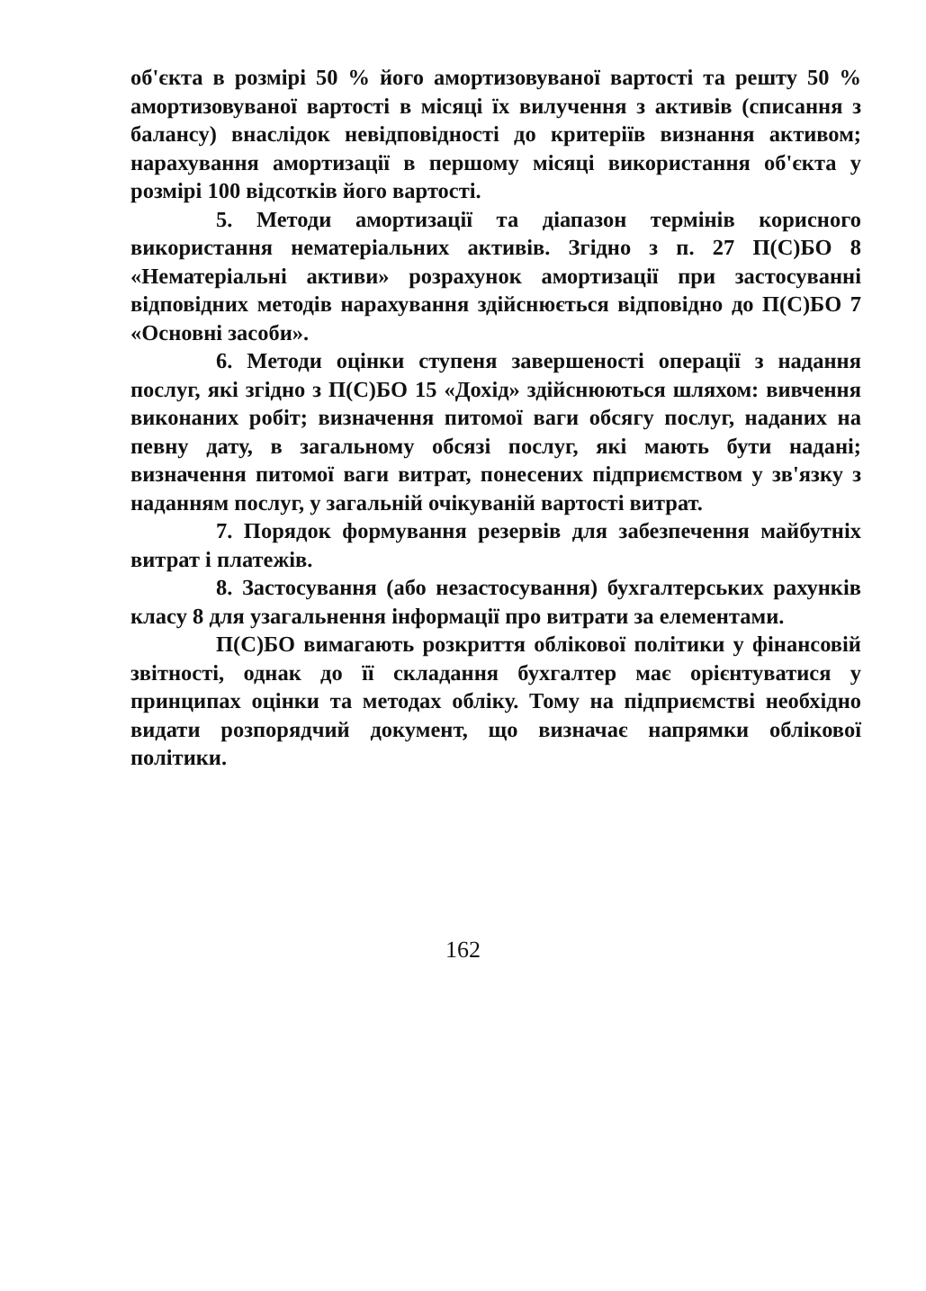об'єкта в розмірі 50 % його амортизовуваної вартості та решту 50 % амортизовуваної вартості в місяці їх вилучення з активів (списання з балансу) внаслідок невідповідності до критеріїв визнання активом; нарахування амортизації в першому місяці використання об'єкта у розмірі 100 відсотків його вартості.
5. Методи амортизації та діапазон термінів корисного використання нематеріальних активів. Згідно з п. 27 П(С)БО 8 «Нематеріальні активи» розрахунок амортизації при застосуванні відповідних методів нарахування здійснюється відповідно до П(С)БО 7 «Основні засоби».
6. Методи оцінки ступеня завершеності операції з надання послуг, які згідно з П(С)БО 15 «Дохід» здійснюються шляхом: вивчення виконаних робіт; визначення питомої ваги обсягу послуг, наданих на певну дату, в загальному обсязі послуг, які мають бути надані; визначення питомої ваги витрат, понесених підприємством у зв'язку з наданням послуг, у загальній очікуваній вартості витрат.
7. Порядок формування резервів для забезпечення майбутніх витрат і платежів.
8. Застосування (або незастосування) бухгалтерських рахунків класу 8 для узагальнення інформації про витрати за елементами.
П(С)БО вимагають розкриття облікової політики у фінансовій звітності, однак до її складання бухгалтер має орієнтуватися у принципах оцінки та методах обліку. Тому на підприємстві необхідно видати розпорядчий документ, що визначає напрямки облікової політики.
162